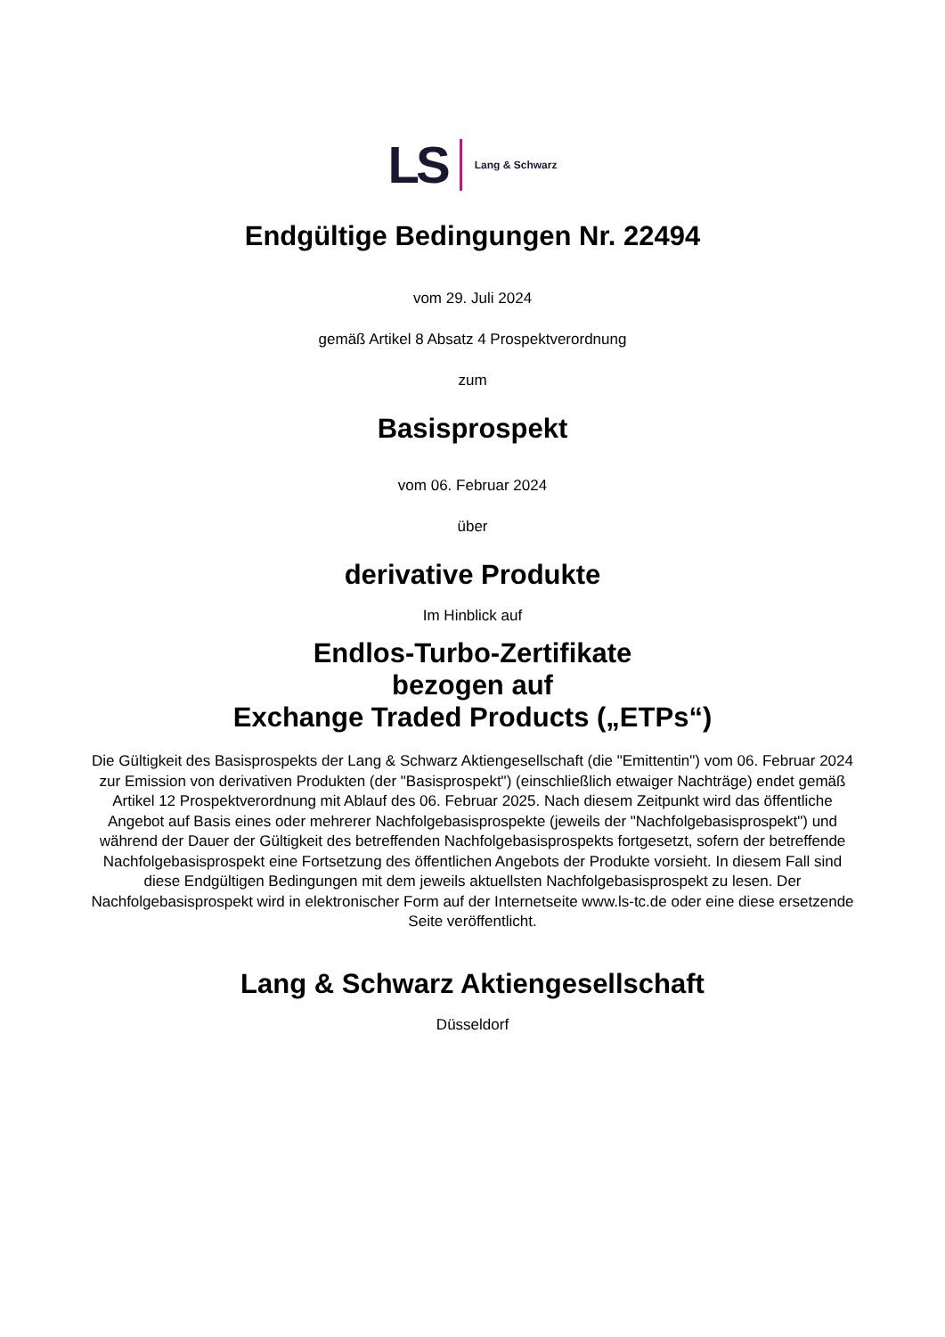LS Lang & Schwarz
Endgültige Bedingungen Nr. 22494
vom 29. Juli 2024
gemäß Artikel 8 Absatz 4 Prospektverordnung
zum
Basisprospekt
vom 06. Februar 2024
über
derivative Produkte
Im Hinblick auf
Endlos-Turbo-Zertifikate
bezogen auf
Exchange Traded Products („ETPs“)
Die Gültigkeit des Basisprospekts der Lang & Schwarz Aktiengesellschaft (die "Emittentin") vom 06. Februar 2024 zur Emission von derivativen Produkten (der "Basisprospekt") (einschließlich etwaiger Nachträge) endet gemäß Artikel 12 Prospektverordnung mit Ablauf des 06. Februar 2025. Nach diesem Zeitpunkt wird das öffentliche Angebot auf Basis eines oder mehrerer Nachfolgebasisprospekte (jeweils der "Nachfolgebasisprospekt") und während der Dauer der Gültigkeit des betreffenden Nachfolgebasisprospekts fortgesetzt, sofern der betreffende Nachfolgebasisprospekt eine Fortsetzung des öffentlichen Angebots der Produkte vorsieht. In diesem Fall sind diese Endgültigen Bedingungen mit dem jeweils aktuellsten Nachfolgebasisprospekt zu lesen. Der Nachfolgebasisprospekt wird in elektronischer Form auf der Internetseite www.ls-tc.de oder eine diese ersetzende Seite veröffentlicht.
Lang & Schwarz Aktiengesellschaft
Düsseldorf